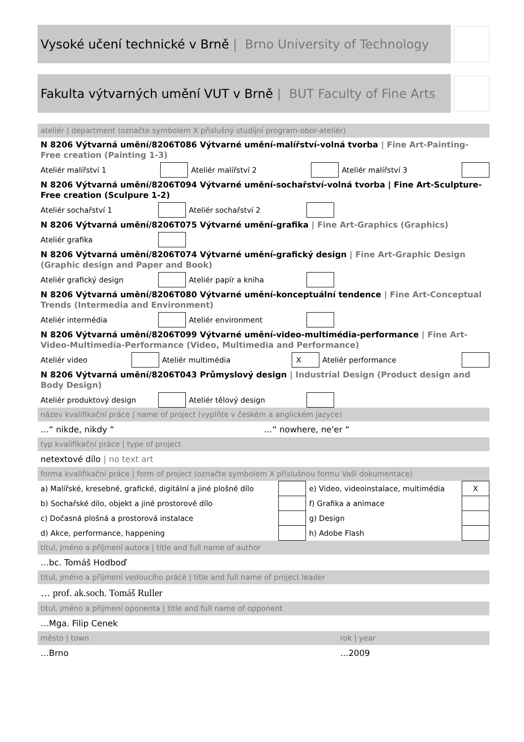Vysoké učení technické v Brně | Brno University of Technology
Fakulta výtvarných umění VUT v Brně | BUT Faculty of Fine Arts
ateliér | department (označte symbolem X příslušný studijní program-obor-ateliér)
N 8206 Výtvarná umění/8206T086 Výtvarné umění-malířství-volná tvorba | Fine Art-Painting-Free creation (Painting 1-3)
| Ateliér malířství 1 | | Ateliér malířství 2 | | Ateliér malířství 3 | |
N 8206 Výtvarná umění/8206T094 Výtvarné umění-sochařství-volná tvorba | Fine Art-Sculpture-Free creation (Sculpure 1-2)
| Ateliér sochařství 1 | | Ateliér sochařství 2 | | |
N 8206 Výtvarná umění/8206T075 Výtvarné umění-grafika | Fine Art-Graphics (Graphics)
| Ateliér grafika | | |
N 8206 Výtvarná umění/8206T074 Výtvarné umění-grafický design | Fine Art-Graphic Design (Graphic design and Paper and Book)
| Ateliér grafický design | | Ateliér papír a kniha | | |
N 8206 Výtvarná umění/8206T080 Výtvarné umění-konceptuální tendence | Fine Art-Conceptual Trends (Intermedia and Environment)
| Ateliér intermédia | | Ateliér environment | | |
N 8206 Výtvarná umění/8206T099 Výtvarné umění-video-multimédia-performance | Fine Art-Video-Multimedia-Performance (Video, Multimedia and Performance)
| Ateliér video | | Ateliér multimédia | X | Ateliér performance | |
N 8206 Výtvarná umění/8206T043 Průmyslový design | Industrial Design (Product design and Body Design)
| Ateliér produktový design | | Ateliér tělový design | | |
název kvalifikační práce | name of project (vyplňte v českém a anglickém jazyce)
…“ nikde, nikdy “…“ nowhere, ne'er “
typ kvalifikační práce | type of project
netextové dílo | no text art
forma kvalifikační práce | form of project (označte symbolem X příslušnou formu Vaší dokumentace)
| a) Malířské, kresebné, grafické, digitální a jiné plošné dílo | | e) Video, videoinstalace, multimédia | X |
| b) Sochařské dílo, objekt a jiné prostorové dílo | | f) Grafika a animace | |
| c) Dočasná plošná a prostorová instalace | | g) Design | |
| d) Akce, performance, happening | | h) Adobe Flash | |
titul, jméno a příjmení autora | title and full name of author
…bc. Tomáš Hodboď
titul, jméno a příjmení vedoucího práce | title and full name of project leader
… prof. ak.soch. Tomáš Ruller
titul, jméno a příjmení oponenta | title and full name of opponent
…Mga. Filip Cenek
město | town rok | year
…Brno …2009